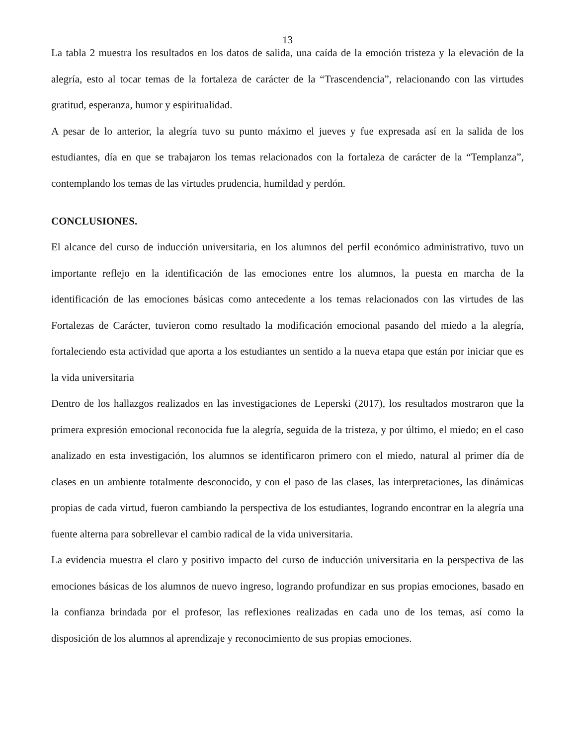13
La tabla 2 muestra los resultados en los datos de salida, una caída de la emoción tristeza y la elevación de la alegría, esto al tocar temas de la fortaleza de carácter de la “Trascendencia”, relacionando con las virtudes gratitud, esperanza, humor y espiritualidad.
A pesar de lo anterior, la alegría tuvo su punto máximo el jueves y fue expresada así en la salida de los estudiantes, día en que se trabajaron los temas relacionados con la fortaleza de carácter de la “Templanza”, contemplando los temas de las virtudes prudencia, humildad y perdón.
CONCLUSIONES.
El alcance del curso de inducción universitaria, en los alumnos del perfil económico administrativo, tuvo un importante reflejo en la identificación de las emociones entre los alumnos, la puesta en marcha de la identificación de las emociones básicas como antecedente a los temas relacionados con las virtudes de las Fortalezas de Carácter, tuvieron como resultado la modificación emocional pasando del miedo a la alegría, fortaleciendo esta actividad que aporta a los estudiantes un sentido a la nueva etapa que están por iniciar que es la vida universitaria
Dentro de los hallazgos realizados en las investigaciones de Leperski (2017), los resultados mostraron que la primera expresión emocional reconocida fue la alegría, seguida de la tristeza, y por último, el miedo; en el caso analizado en esta investigación, los alumnos se identificaron primero con el miedo, natural al primer día de clases en un ambiente totalmente desconocido, y con el paso de las clases, las interpretaciones, las dinámicas propias de cada virtud, fueron cambiando la perspectiva de los estudiantes, logrando encontrar en la alegría una fuente alterna para sobrellevar el cambio radical de la vida universitaria.
La evidencia muestra el claro y positivo impacto del curso de inducción universitaria en la perspectiva de las emociones básicas de los alumnos de nuevo ingreso, logrando profundizar en sus propias emociones, basado en la confianza brindada por el profesor, las reflexiones realizadas en cada uno de los temas, así como la disposición de los alumnos al aprendizaje y reconocimiento de sus propias emociones.